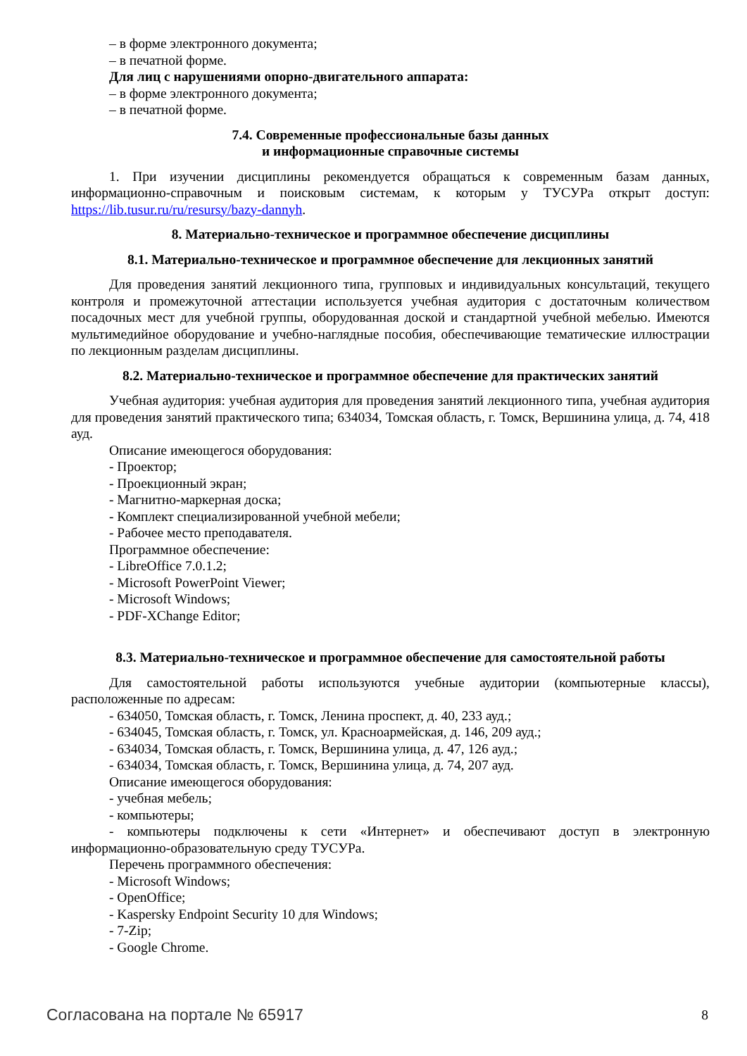– в форме электронного документа;
– в печатной форме.
Для лиц с нарушениями опорно-двигательного аппарата:
– в форме электронного документа;
– в печатной форме.
7.4. Современные профессиональные базы данных
и информационные справочные системы
1. При изучении дисциплины рекомендуется обращаться к современным базам данных, информационно-справочным и поисковым системам, к которым у ТУСУРа открыт доступ: https://lib.tusur.ru/ru/resursy/bazy-dannyh.
8. Материально-техническое и программное обеспечение дисциплины
8.1. Материально-техническое и программное обеспечение для лекционных занятий
Для проведения занятий лекционного типа, групповых и индивидуальных консультаций, текущего контроля и промежуточной аттестации используется учебная аудитория с достаточным количеством посадочных мест для учебной группы, оборудованная доской и стандартной учебной мебелью. Имеются мультимедийное оборудование и учебно-наглядные пособия, обеспечивающие тематические иллюстрации по лекционным разделам дисциплины.
8.2. Материально-техническое и программное обеспечение для практических занятий
Учебная аудитория: учебная аудитория для проведения занятий лекционного типа, учебная аудитория для проведения занятий практического типа; 634034, Томская область, г. Томск, Вершинина улица, д. 74, 418 ауд.
Описание имеющегося оборудования:
- Проектор;
- Проекционный экран;
- Магнитно-маркерная доска;
- Комплект специализированной учебной мебели;
- Рабочее место преподавателя.
Программное обеспечение:
- LibreOffice 7.0.1.2;
- Microsoft PowerPoint Viewer;
- Microsoft Windows;
- PDF-XChange Editor;
8.3. Материально-техническое и программное обеспечение для самостоятельной работы
Для самостоятельной работы используются учебные аудитории (компьютерные классы), расположенные по адресам:
- 634050, Томская область, г. Томск, Ленина проспект, д. 40, 233 ауд.;
- 634045, Томская область, г. Томск, ул. Красноармейская, д. 146, 209 ауд.;
- 634034, Томская область, г. Томск, Вершинина улица, д. 47, 126 ауд.;
- 634034, Томская область, г. Томск, Вершинина улица, д. 74, 207 ауд.
Описание имеющегося оборудования:
- учебная мебель;
- компьютеры;
- компьютеры подключены к сети «Интернет» и обеспечивают доступ в электронную информационно-образовательную среду ТУСУРа.
Перечень программного обеспечения:
- Microsoft Windows;
- OpenOffice;
- Kaspersky Endpoint Security 10 для Windows;
- 7-Zip;
- Google Chrome.
Согласована на портале № 65917 8